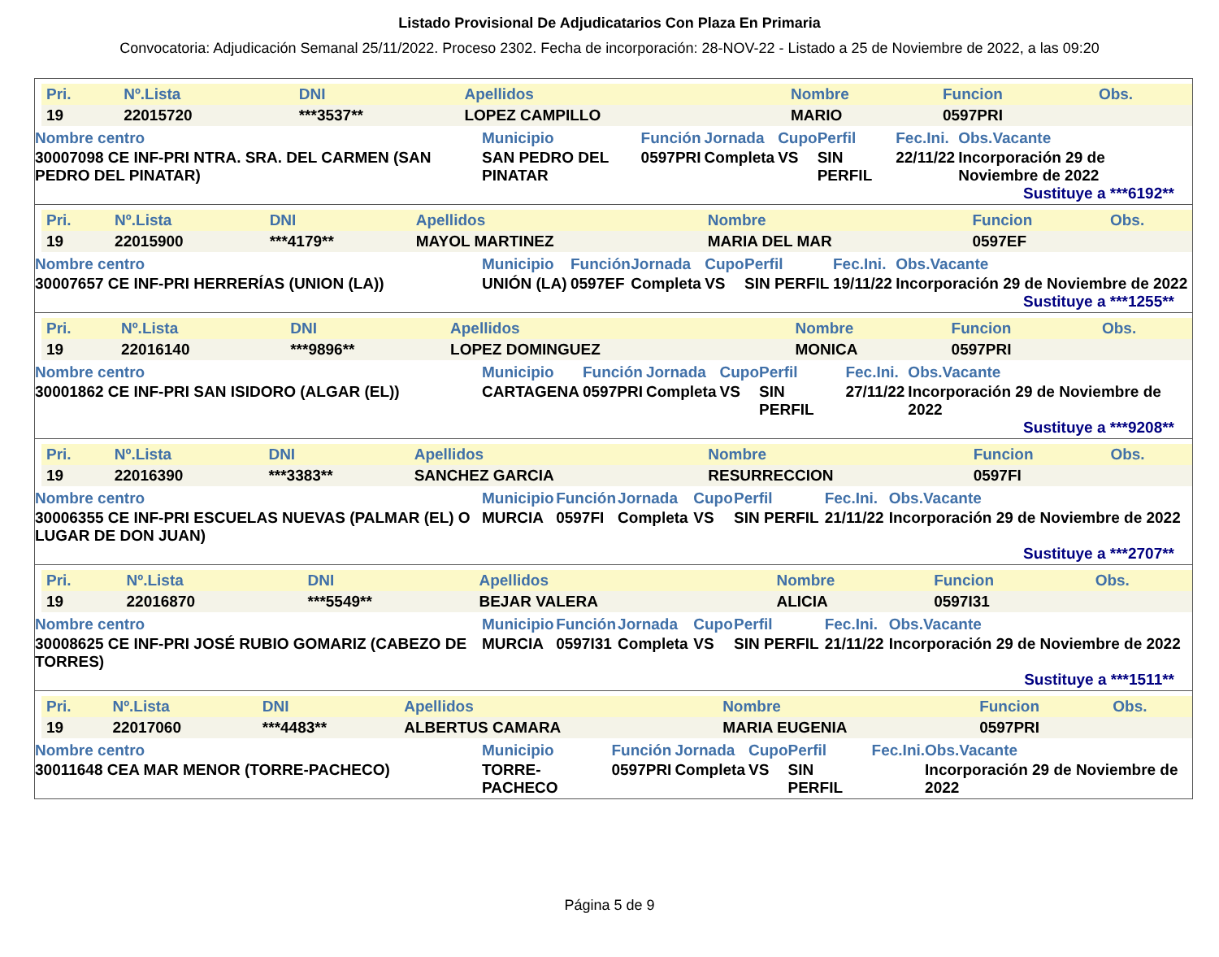Listado Provisional De Adjudicatarios Con Plaza En Primaria
Convocatoria: Adjudicación Semanal 25/11/2022. Proceso 2302. Fecha de incorporación: 28-NOV-22 - Listado a 25 de Noviembre de 2022, a las 09:20
| Pri. | Nº.Lista | DNI | Apellidos | Nombre | Funcion | Obs. |
| --- | --- | --- | --- | --- | --- | --- |
| 19 | 22015720 | ***3537** | LOPEZ CAMPILLO | MARIO | 0597PRI | |
| Nombre centro | Municipio | Función | Jornada | Cupo | Perfil | Fec.Ini. | Obs.Vacante |
| --- | --- | --- | --- | --- | --- | --- | --- |
| 30007098 CE INF-PRI NTRA. SRA. DEL CARMEN (SAN PEDRO DEL PINATAR) | SAN PEDRO DEL PINATAR | 0597PRI | Completa | VS | SIN PERFIL | 22/11/22 | Incorporación 29 de Noviembre de 2022 |
Sustituye a ***6192**
| Pri. | Nº.Lista | DNI | Apellidos | Nombre | Funcion | Obs. |
| --- | --- | --- | --- | --- | --- | --- |
| 19 | 22015900 | ***4179** | MAYOL MARTINEZ | MARIA DEL MAR | 0597EF | |
| Nombre centro | Municipio | Función | Jornada | Cupo | Perfil | Fec.Ini. | Obs.Vacante |
| --- | --- | --- | --- | --- | --- | --- | --- |
| 30007657 CE INF-PRI HERRERÍAS (UNION (LA)) | UNIÓN (LA) | 0597EF | Completa | VS | SIN PERFIL | 19/11/22 | Incorporación 29 de Noviembre de 2022 |
Sustituye a ***1255**
| Pri. | Nº.Lista | DNI | Apellidos | Nombre | Funcion | Obs. |
| --- | --- | --- | --- | --- | --- | --- |
| 19 | 22016140 | ***9896** | LOPEZ DOMINGUEZ | MONICA | 0597PRI | |
| Nombre centro | Municipio | Función | Jornada | Cupo | Perfil | Fec.Ini. | Obs.Vacante |
| --- | --- | --- | --- | --- | --- | --- | --- |
| 30001862 CE INF-PRI SAN ISIDORO (ALGAR (EL)) | CARTAGENA | 0597PRI | Completa | VS | SIN PERFIL | 27/11/22 | Incorporación 29 de Noviembre de 2022 |
Sustituye a ***9208**
| Pri. | Nº.Lista | DNI | Apellidos | Nombre | Funcion | Obs. |
| --- | --- | --- | --- | --- | --- | --- |
| 19 | 22016390 | ***3383** | SANCHEZ GARCIA | RESURRECCION | 0597FI | |
| Nombre centro | Municipio | Función | Jornada | Cupo | Perfil | Fec.Ini. | Obs.Vacante |
| --- | --- | --- | --- | --- | --- | --- | --- |
| 30006355 CE INF-PRI ESCUELAS NUEVAS (PALMAR (EL) O LUGAR DE DON JUAN) | MURCIA | 0597FI | Completa | VS | SIN PERFIL | 21/11/22 | Incorporación 29 de Noviembre de 2022 |
Sustituye a ***2707**
| Pri. | Nº.Lista | DNI | Apellidos | Nombre | Funcion | Obs. |
| --- | --- | --- | --- | --- | --- | --- |
| 19 | 22016870 | ***5549** | BEJAR VALERA | ALICIA | 0597I31 | |
| Nombre centro | Municipio | Función | Jornada | Cupo | Perfil | Fec.Ini. | Obs.Vacante |
| --- | --- | --- | --- | --- | --- | --- | --- |
| 30008625 CE INF-PRI JOSÉ RUBIO GOMARIZ (CABEZO DE TORRES) | MURCIA | 0597I31 | Completa | VS | SIN PERFIL | 21/11/22 | Incorporación 29 de Noviembre de 2022 |
Sustituye a ***1511**
| Pri. | Nº.Lista | DNI | Apellidos | Nombre | Funcion | Obs. |
| --- | --- | --- | --- | --- | --- | --- |
| 19 | 22017060 | ***4483** | ALBERTUS CAMARA | MARIA EUGENIA | 0597PRI | |
| Nombre centro | Municipio | Función | Jornada | Cupo | Perfil | Fec.Ini. | Obs.Vacante |
| --- | --- | --- | --- | --- | --- | --- | --- |
| 30011648 CEA MAR MENOR (TORRE-PACHECO) | TORRE-PACHECO | 0597PRI | Completa | VS | SIN PERFIL | | Incorporación 29 de Noviembre de 2022 |
Página 5 de 9